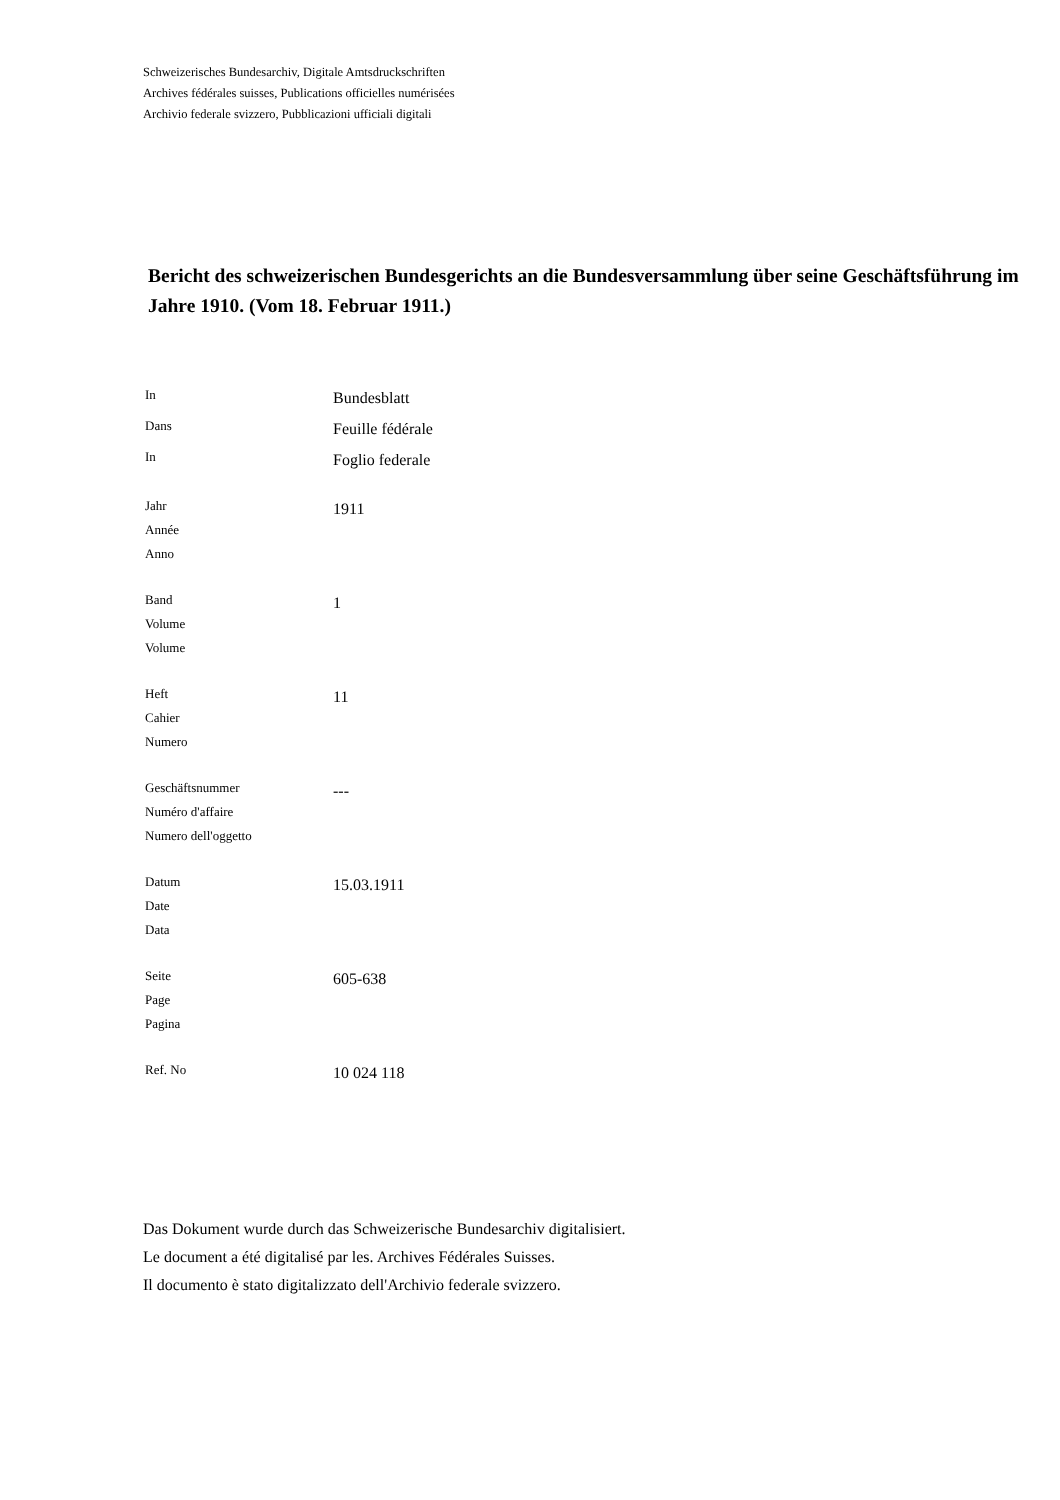Schweizerisches Bundesarchiv, Digitale Amtsdruckschriften
Archives fédérales suisses, Publications officielles numérisées
Archivio federale svizzero, Pubblicazioni ufficiali digitali
Bericht des schweizerischen Bundesgerichts an die Bundesversammlung über seine Geschäftsführung im Jahre 1910. (Vom 18. Februar 1911.)
In
Bundesblatt
Dans
Feuille fédérale
In
Foglio federale
Jahr
Année
Anno
1911
Band
Volume
Volume
1
Heft
Cahier
Numero
11
Geschäftsnummer
Numéro d'affaire
Numero dell'oggetto
---
Datum
Date
Data
15.03.1911
Seite
Page
Pagina
605-638
Ref. No
10 024 118
Das Dokument wurde durch das Schweizerische Bundesarchiv digitalisiert.
Le document a été digitalisé par les. Archives Fédérales Suisses.
Il documento è stato digitalizzato dell'Archivio federale svizzero.